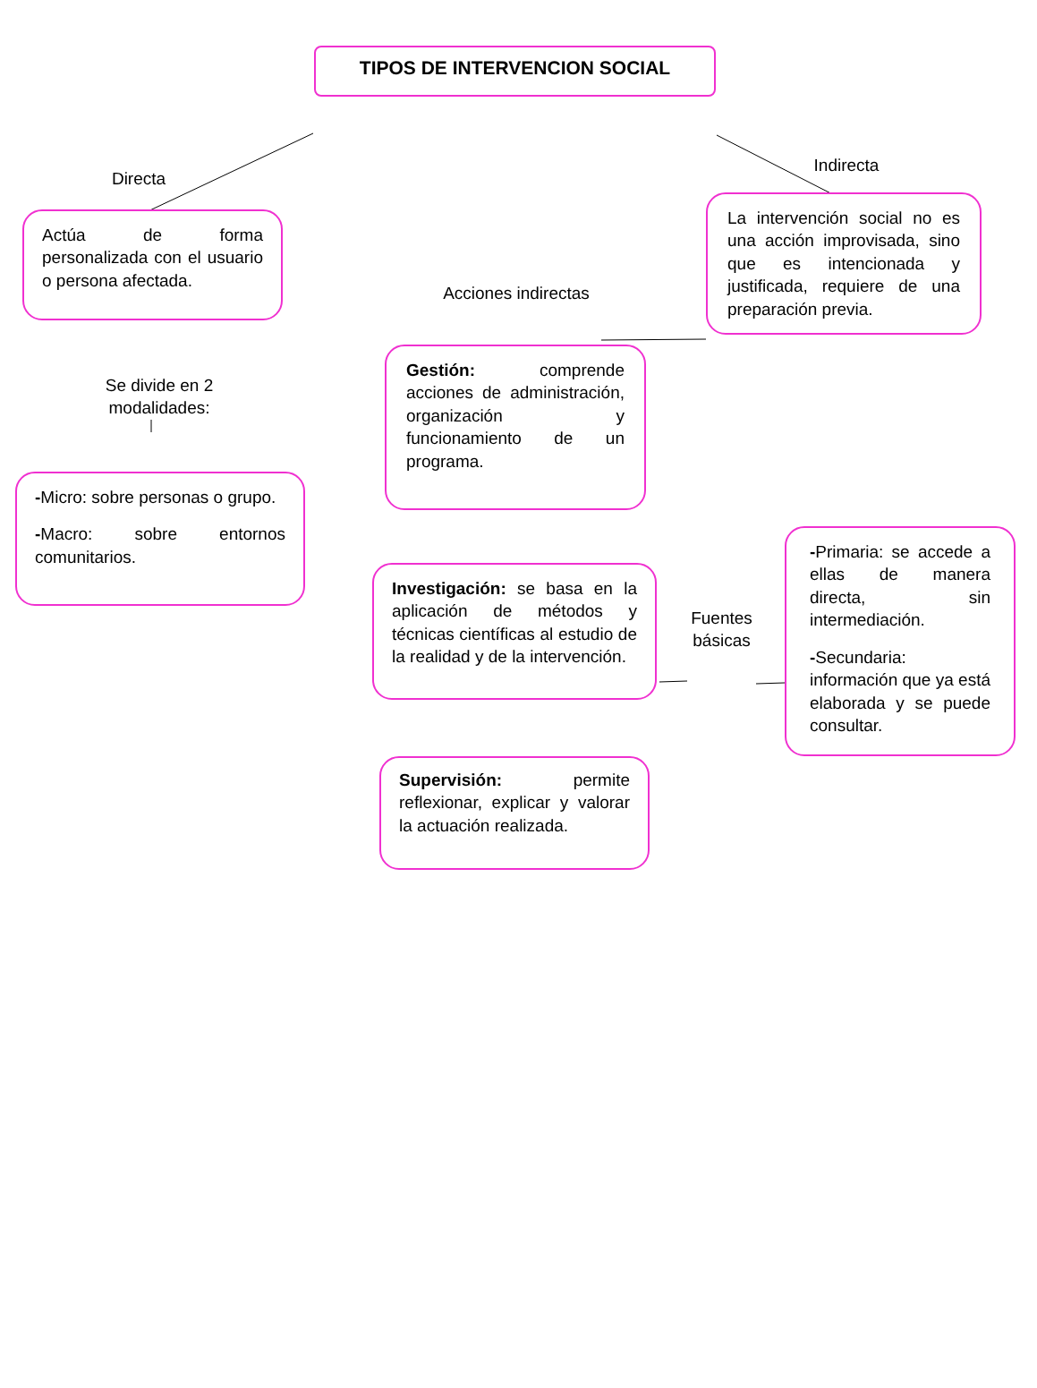TIPOS DE INTERVENCION SOCIAL
Directa
Actúa de forma personalizada con el usuario o persona afectada.
Se divide en 2 modalidades:
-Micro: sobre personas o grupo.
-Macro: sobre entornos comunitarios.
Acciones indirectas
Gestión: comprende acciones de administración, organización y funcionamiento de un programa.
Investigación: se basa en la aplicación de métodos y técnicas científicas al estudio de la realidad y de la intervención.
Supervisión: permite reflexionar, explicar y valorar la actuación realizada.
Indirecta
La intervención social no es una acción improvisada, sino que es intencionada y justificada, requiere de una preparación previa.
Fuentes básicas
-Primaria: se accede a ellas de manera directa, sin intermediación.
-Secundaria: información que ya está elaborada y se puede consultar.